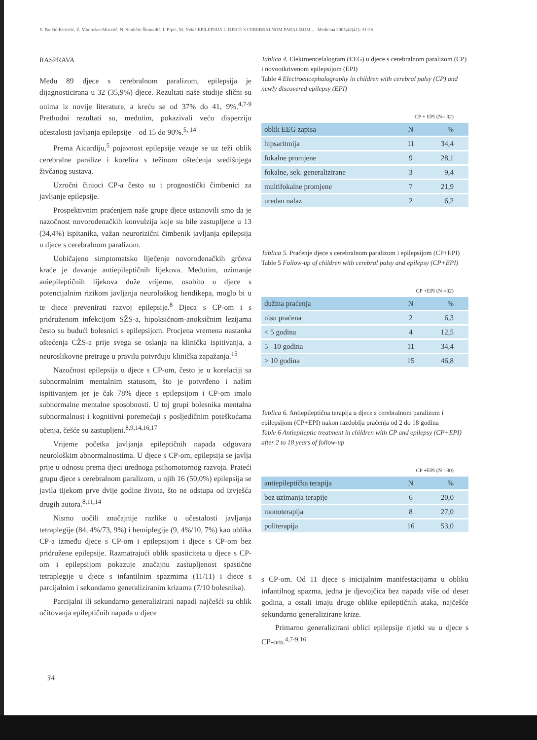E. Paučić-Kirinčić, Z. Modrušan-Mozetič, N. Sindičić-Šimundić, I. Prpić, M. Nekić EPILEPSIJA U DJECE S CEREBRALNOM PARALIZOM... Medicina 2005;42(41): 31-36
RASPRAVA
Među 89 djece s cerebralnom paralizom, epilepsija je dijagnosticirana u 32 (35,9%) djece. Rezultati naše studije slični su onima iz novije literature, a kreću se od 37% do 41, 9%.<sup>4,7-9</sup> Prethodni rezultati su, međutim, pokazivali veću disperziju učestalosti javljanja epilepsije – od 15 do 90%.<sup>5, 14</sup>
Prema Aicardiju,<sup>5</sup> pojavnost epilepsije vezuje se uz teži oblik cerebralne paralize i korelira s težinom oštećenja središnjega živčanog sustava.
Uzročni činioci CP-a često su i prognostički čimbenici za javljanje epilepsije.
Prospektivnim praćenjem naše grupe djece ustanovili smo da je nazočnost novorođenačkih konvulzija koje su bile zastupljene u 13 (34,4%) ispitanika, važan neurorizični čimbenik javljanja epilepsija u djece s cerebralnom paralizom.
Uobičajeno simptomatsko liječenje novorođenačkih grčeva kraće je davanje antiepileptičnih lijekova. Međutim, uzimanje aniepileptičnih lijekova duže vrijeme, osobito u djece s potencijalnim rizikom javljanja neurološkog hendikepa, moglo bi u te djece prevenirati razvoj epilepsije.<sup>8</sup> Djeca s CP-om i s pridruženom infekcijom SŽS-a, hipoksičnom-anoksičnim lezijama često su budući bolesnici s epilepsijom. Procjena vremena nastanka oštećenja CŽS-a prije svega se oslanja na klinička ispitivanja, a neuroslikovne pretrage u pravilu potvrđuju klinička zapažanja.<sup>15</sup>
Nazočnost epilepsija u djece s CP-om, često je u korelaciji sa subnormalnim mentalnim statusom, što je potvrđeno i našim ispitivanjem jer je čak 78% djece s epilepsijom i CP-om imalo subnormalne mentalne sposobnosti. U toj grupi bolesnika mentalna subnormalnost i kognitivni poremećaji s posljedičnim poteškoćama učenja, češće su zastupljeni.<sup>8,9,14,16,17</sup>
Vrijeme početka javljanja epileptičnih napada odgovara neurološkim abnormalnostima. U djece s CP-om, epilepsija se javlja prije u odnosu prema djeci urednoga psihomotornog razvoja. Prateći grupu djece s cerebralnom paralizom, u njih 16 (50,0%) epilepsija se javila tijekom prve dvije godine života, što ne odstupa od izvješća drugih autora.<sup>8,11,14</sup>
Nismo uočili značajnije razlike u učestalosti javljanja tetraplegije (84, 4%/73, 9%) i hemiplegije (9, 4%/10, 7%) kao oblika CP-a između djece s CP-om i epilepsijom i djece s CP-om bez pridružene epilepsije. Razmatrajući oblik spasticiteta u djece s CP-om i epilepsijom pokazuje značajnu zastupljenost spastične tetraplegije u djece s infantilnim spazmima (11/11) i djece s parcijalnim i sekundarno generaliziranim krizama (7/10 bolesnika).
Parcijalni ili sekundarno generalizirani napadi najčešći su oblik očitovanja epileptičnih napada u djece
Tablica 4. Elektroencefalogram (EEG) u djece s cerebralnom paralizom (CP) i novootkrivenom epilepsijom (EPI)
Table 4 Electroencephalography in children with cerebral palsy (CP) and newly discovered epilepsy (EPI)
CP + EPI (N= 32)
| oblik EEG zapisa | N | % |
| --- | --- | --- |
| hipsaritmija | 11 | 34,4 |
| fokalne promjene | 9 | 28,1 |
| fokalne, sek. generalizirane | 3 | 9,4 |
| multifokalne promjene | 7 | 21,9 |
| uredan nalaz | 2 | 6,2 |
Tablica 5. Praćenje djece s cerebralnom paralizom i epilepsijom (CP+EPI)
Table 5 Follow-up of children with cerebral palsy and epilepsy (CP+EPI)
CP +EPI (N =32)
| dužina praćenja | N | % |
| --- | --- | --- |
| nisu praćena | 2 | 6,3 |
| < 5 godina | 4 | 12,5 |
| 5 –10 godina | 11 | 34,4 |
| > 10 godina | 15 | 46,8 |
Tablica 6. Antiepileptična terapija u djece s cerebralnom paralizom i epilepsijom (CP+EPI) nakon razdoblja praćenja od 2 do 18 godina
Table 6 Antiepileptic treatment in children with CP and epilepsy (CP+EPI) after 2 to 18 years of follow-up
CP +EPI (N =30)
| antiepileptička terapija | N | % |
| --- | --- | --- |
| bez uzimanja terapije | 6 | 20,0 |
| monoterapija | 8 | 27,0 |
| politerapija | 16 | 53,0 |
s CP-om. Od 11 djece s inicijalnim manifestacijama u obliku infantilnog spazma, jedna je djevojčica bez napada više od deset godina, a ostali imaju druge oblike epileptičnih ataka, najčešće sekundarno generalizirane krize.
Primarno generalizirani oblici epilepsije rijetki su u djece s CP-om.<sup>4,7-9,16</sup>
34